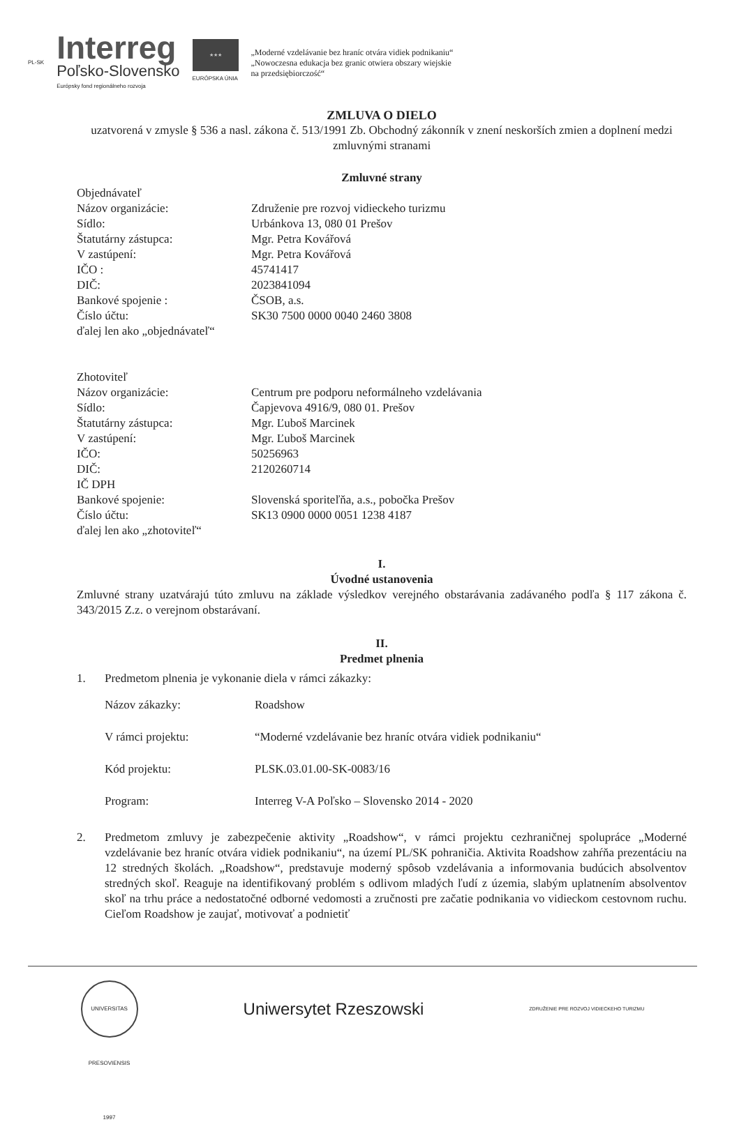PL-SK
Interreg
Poľsko-Slovensko
Európsky fond regionálneho rozvoja
★★★
EURÓPSKA ÚNIA
„Moderné vzdelávanie bez hraníc otvára vidiek podnikaniu“
„Nowoczesna edukacja bez granic otwiera obszary wiejskie
na przedsiębiorczość“
ZMLUVA O DIELO
uzatvorená v zmysle § 536 a nasl. zákona č. 513/1991 Zb. Obchodný zákonník v znení neskorších zmien a doplnení medzi zmluvnými stranami
Zmluvné strany
Objednávateľ
Názov organizácie: Združenie pre rozvoj vidieckeho turizmu
Sídlo: Urbánkova 13, 080 01 Prešov
Štatutárny zástupca: Mgr. Petra Kovářová
V zastúpení: Mgr. Petra Kovářová
IČO : 45741417
DIČ: 2023841094
Bankové spojenie : ČSOB, a.s.
Číslo účtu: SK30 7500 0000 0040 2460 3808
ďalej len ako „objednávateľ“
Zhotoviteľ
Názov organizácie: Centrum pre podporu neformálneho vzdelávania
Sídlo: Čapjevova 4916/9, 080 01. Prešov
Štatutárny zástupca: Mgr. Ľuboš Marcinek
V zastúpení: Mgr. Ľuboš Marcinek
IČO: 50256963
DIČ: 2120260714
IČ DPH
Bankové spojenie: Slovenská sporiteľňa, a.s., pobočka Prešov
Číslo účtu: SK13 0900 0000 0051 1238 4187
ďalej len ako „zhotoviteľ“
I.
Úvodné ustanovenia
Zmluvné strany uzatvárajú túto zmluvu na základe výsledkov verejného obstarávania zadávaného podľa § 117 zákona č. 343/2015 Z.z. o verejnom obstarávaní.
II.
Predmet plnenia
1. Predmetom plnenia je vykonanie diela v rámci zákazky:
Názov zákazky: Roadshow
V rámci projektu: “Moderné vzdelávanie bez hraníc otvára vidiek podnikaniu“
Kód projektu: PLSK.03.01.00-SK-0083/16
Program: Interreg V-A Poľsko – Slovensko 2014 - 2020
2. Predmetom zmluvy je zabezpečenie aktivity „Roadshow“, v rámci projektu cezhraničnej spolupráce „Moderné vzdelávanie bez hraníc otvára vidiek podnikaniu“, na území PL/SK pohraničia. Aktivita Roadshow zahŕňa prezentáciu na 12 stredných školách. „Roadshow“, predstavuje moderný spôsob vzdelávania a informovania budúcich absolventov stredných skoľ. Reaguje na identifikovaný problém s odlivom mladých ľudí z územia, slabým uplatnením absolventov skoľ na trhu práce a nedostatočné odborné vedomosti a zručnosti pre začatie podnikania vo vidieckom cestovnom ruchu. Cieľom Roadshow je zaujať, motivovať a podnietiť
UNIVERSITAS PRESOVIENSIS 1997
Uniwersytet Rzeszowski
ZDRUŽENIE PRE ROZVOJ VIDIECKEHO TURIZMU